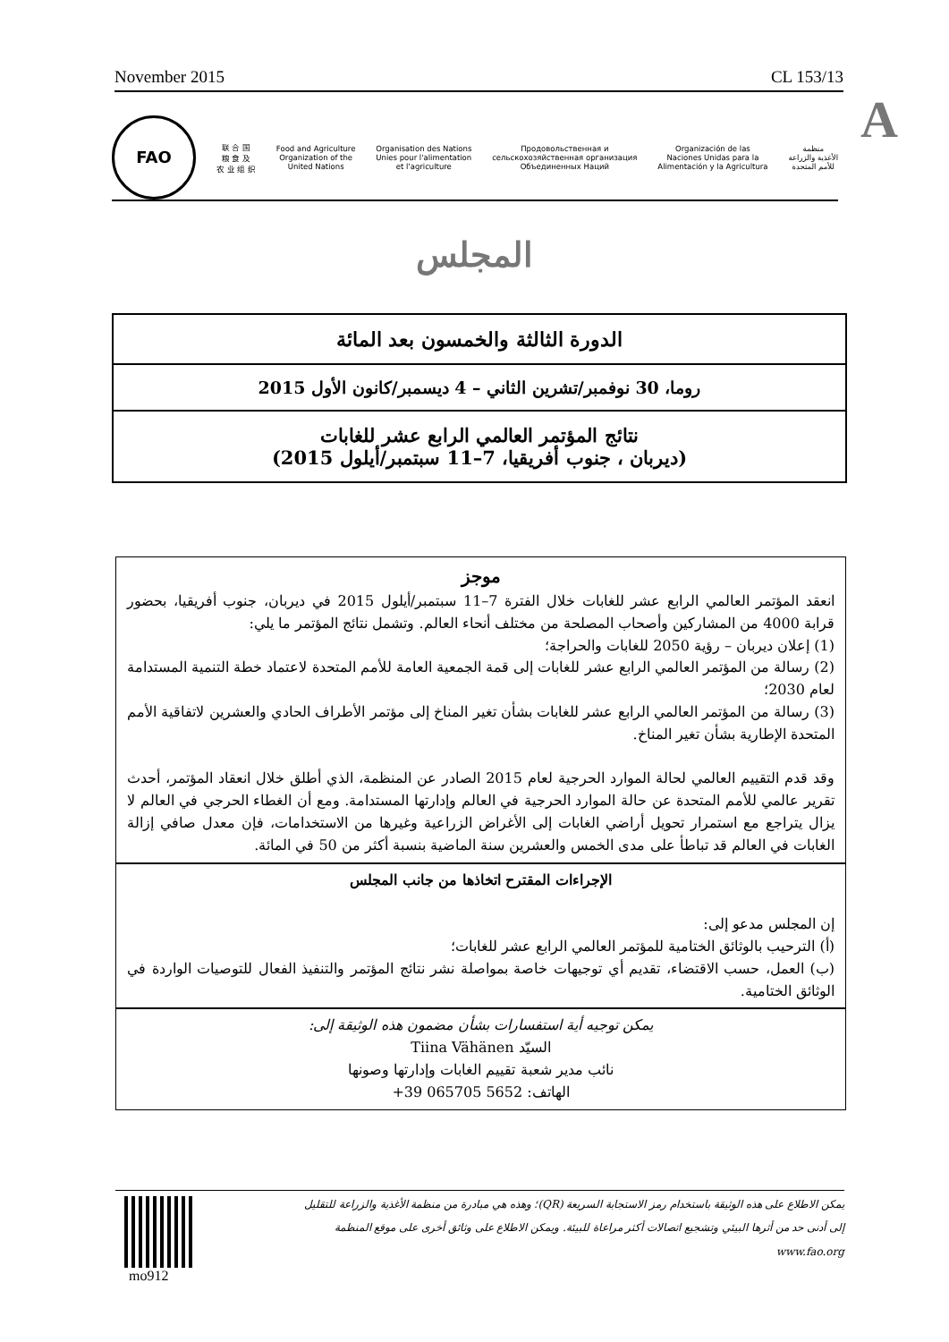November 2015 CL 153/13
A
FAO
联 合 国
粮 食 及
农 业 组 织
Food and Agriculture
Organization of the
United Nations
Organisation des Nations
Unies pour l'alimentation
et l'agriculture
Продовольственная и
сельскохозяйственная организация
Объединенных Наций
Organización de las
Naciones Unidas para la
Alimentación y la Agricultura
منظمة
الأغذية والزراعة
للأمم المتحدة
المجلس
الدورة الثالثة والخمسون بعد المائة
روما، 30 نوفمبر/تشرين الثاني – 4 ديسمبر/كانون الأول 2015
نتائج المؤتمر العالمي الرابع عشر للغابات
(ديربان ، جنوب أفريقيا، 7–11 سبتمبر/أيلول 2015)
موجز
انعقد المؤتمر العالمي الرابع عشر للغابات خلال الفترة 7–11 سبتمبر/أيلول 2015 في ديربان، جنوب أفريقيا، بحضور قرابة 4000 من المشاركين وأصحاب المصلحة من مختلف أنحاء العالم. وتشمل نتائج المؤتمر ما يلي:
(1) إعلان ديربان – رؤية 2050 للغابات والحراجة؛
(2) رسالة من المؤتمر العالمي الرابع عشر للغابات إلى قمة الجمعية العامة للأمم المتحدة لاعتماد خطة التنمية المستدامة لعام 2030؛
(3) رسالة من المؤتمر العالمي الرابع عشر للغابات بشأن تغير المناخ إلى مؤتمر الأطراف الحادي والعشرين لاتفاقية الأمم المتحدة الإطارية بشأن تغير المناخ.
وقد قدم التقييم العالمي لحالة الموارد الحرجية لعام 2015 الصادر عن المنظمة، الذي أطلق خلال انعقاد المؤتمر، أحدث تقرير عالمي للأمم المتحدة عن حالة الموارد الحرجية في العالم وإدارتها المستدامة. ومع أن الغطاء الحرجي في العالم لا يزال يتراجع مع استمرار تحويل أراضي الغابات إلى الأغراض الزراعية وغيرها من الاستخدامات، فإن معدل صافي إزالة الغابات في العالم قد تباطأ على مدى الخمس والعشرين سنة الماضية بنسبة أكثر من 50 في المائة.
الإجراءات المقترح اتخاذها من جانب المجلس
إن المجلس مدعو إلى:
(أ) الترحيب بالوثائق الختامية للمؤتمر العالمي الرابع عشر للغابات؛
(ب) العمل، حسب الاقتضاء، تقديم أي توجيهات خاصة بمواصلة نشر نتائج المؤتمر والتنفيذ الفعال للتوصيات الواردة في الوثائق الختامية.
يمكن توجيه أية استفسارات بشأن مضمون هذه الوثيقة إلى:
السيّد Tiina Vähänen
نائب مدير شعبة تقييم الغابات وإدارتها وصونها
الهاتف: +39 065705 5652
يمكن الاطلاع على هذه الوثيقة باستخدام رمز الاستجابة السريعة (QR)؛ وهذه هي مبادرة من منظمة الأغذية والزراعة للتقليل إلى أدنى حد من أثرها البيئي وتشجيع اتصالات أكثر مراعاة للبيئة. ويمكن الاطلاع على وثائق أخرى على موقع المنظمة www.fao.org
mo912